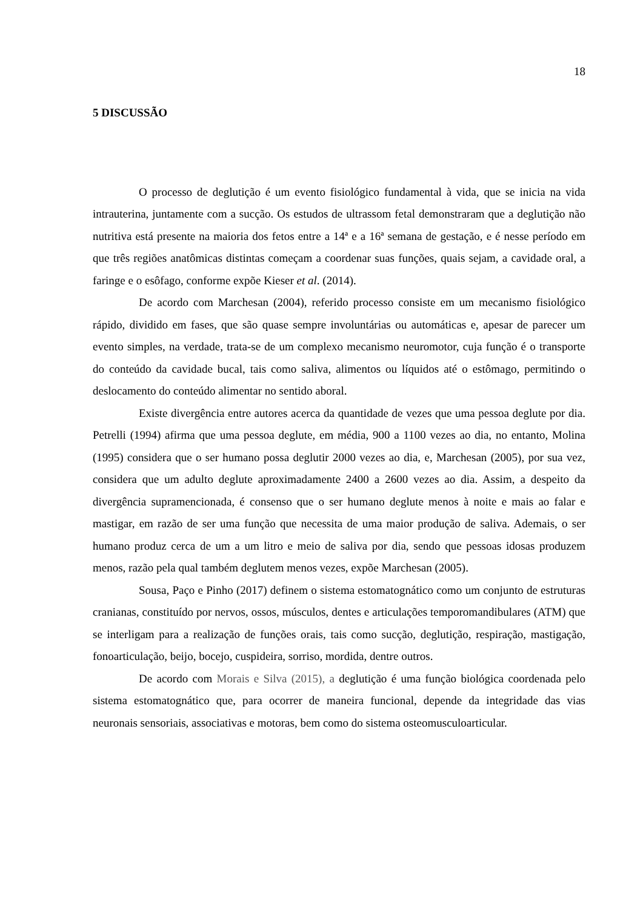18
5 DISCUSSÃO
O processo de deglutição é um evento fisiológico fundamental à vida, que se inicia na vida intrauterina, juntamente com a sucção. Os estudos de ultrassom fetal demonstraram que a deglutição não nutritiva está presente na maioria dos fetos entre a 14ª e a 16ª semana de gestação, e é nesse período em que três regiões anatômicas distintas começam a coordenar suas funções, quais sejam, a cavidade oral, a faringe e o esôfago, conforme expõe Kieser et al. (2014).
De acordo com Marchesan (2004), referido processo consiste em um mecanismo fisiológico rápido, dividido em fases, que são quase sempre involuntárias ou automáticas e, apesar de parecer um evento simples, na verdade, trata-se de um complexo mecanismo neuromotor, cuja função é o transporte do conteúdo da cavidade bucal, tais como saliva, alimentos ou líquidos até o estômago, permitindo o deslocamento do conteúdo alimentar no sentido aboral.
Existe divergência entre autores acerca da quantidade de vezes que uma pessoa deglute por dia. Petrelli (1994) afirma que uma pessoa deglute, em média, 900 a 1100 vezes ao dia, no entanto, Molina (1995) considera que o ser humano possa deglutir 2000 vezes ao dia, e, Marchesan (2005), por sua vez, considera que um adulto deglute aproximadamente 2400 a 2600 vezes ao dia. Assim, a despeito da divergência supramencionada, é consenso que o ser humano deglute menos à noite e mais ao falar e mastigar, em razão de ser uma função que necessita de uma maior produção de saliva. Ademais, o ser humano produz cerca de um a um litro e meio de saliva por dia, sendo que pessoas idosas produzem menos, razão pela qual também deglutem menos vezes, expõe Marchesan (2005).
Sousa, Paço e Pinho (2017) definem o sistema estomatognático como um conjunto de estruturas cranianas, constituído por nervos, ossos, músculos, dentes e articulações temporomandibulares (ATM) que se interligam para a realização de funções orais, tais como sucção, deglutição, respiração, mastigação, fonoarticulação, beijo, bocejo, cuspideira, sorriso, mordida, dentre outros.
De acordo com Morais e Silva (2015), a deglutição é uma função biológica coordenada pelo sistema estomatognático que, para ocorrer de maneira funcional, depende da integridade das vias neuronais sensoriais, associativas e motoras, bem como do sistema osteomusculoarticular.